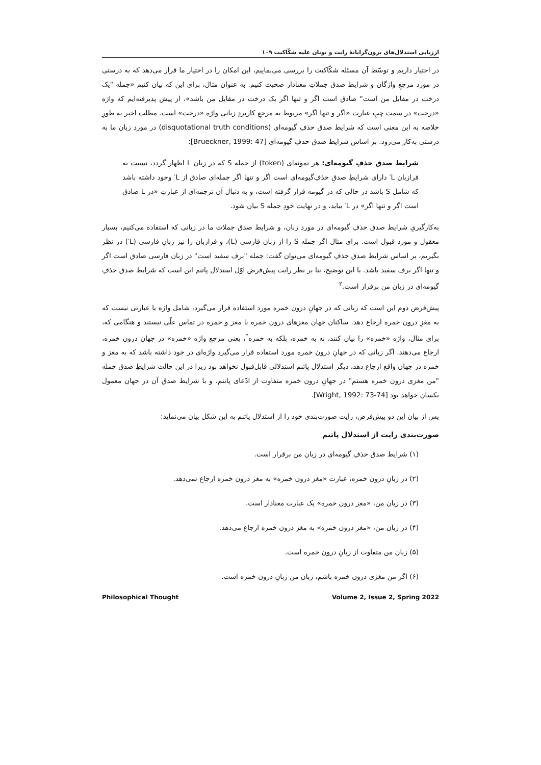ارزیابی استدلال‌های برون‌گرایانهٔ رایت و نونان علیه شکّاکیت ۱۰۹
در اختیار داریم و توسّط آن مسئله شکّاکیت را بررسی می‌نماییم، این امکان را در اختیار ما قرار می‌دهد که به درستی در مورد مرجعِ واژگان و شرایط صدق جملاتِ معنادار صحبت کنیم. به عنوان مثال، برای این که بیان کنیم «جمله "یک درخت در مقابل من است" صادق است اگر و تنها اگر یک درخت در مقابل من باشد»، از پیش پذیرفته‌ایم که واژه «درخت» در سمت چپِ عبارت «اگر و تنها اگر» مربوط به مرجعِ کاربردِ زبانی واژه «درخت» است. مطلب اخیر به طورِ خلاصه به این معنی است که شرایط صدق حذفِ گیومه‌ای (disquotational truth conditions) در مورد زبان ما به درستی به‌کار می‌رود. بر اساس شرایط صدق حذفِ گیومه‌ای [Brueckner, 1999: 47]:
شرایط صدق حذفِ گیومه‌ای: هر نمونه‌ای (token) از جمله S که در زبان L اظهار گردد، نسبت به فرازبان L′ دارای شرایطِ صدقِ حذفِ‌گیومه‌ای است اگر و تنها اگر جمله‌ای صادق از L′ وجود داشته باشد که شامل S باشد در حالی که در گیومه قرار گرفته است، و به دنبال آن ترجمه‌ای از عبارتِ «در L صادق است اگر و تنها اگر» در L′ بیاید، و در نهایت خودِ جمله S بیان شود.
به‌کارگیریِ شرایط صدق حذفِ گیومه‌ای در مورد زبان، و شرایط صدق جملات ما در زبانی که استفاده می‌کنیم، بسیار معقول و مورد قبول است. برای مثال اگر جمله S را از زبان فارسی (L)، و فرازبان را نیز زبانِ فارسی (L′) در نظر بگیریم، بر اساس شرایط صدق حذفِ گیومه‌ای می‌توان گفت: جمله "برف سفید است" در زبان فارسی صادق است اگر و تنها اگر برف سفید باشد. با این توضیح، بنا بر نظر رایت پیش‌فرض اوّل استدلال پاتنم این است که شرایط صدق حذفِ گیومه‌ای در زبان من برقرار است.<sup>۲</sup>
پیش‌فرض دوم این است که زبانی که در جهانِ درون خمره مورد استفاده قرار می‌گیرد، شامل واژه یا عبارتی نیست که به مغزِ درون خمره ارجاع دهد. ساکنان جهان مغزهای درون خمره با مغز و خمره در تماس علّی نیستند و هنگامی که، برای مثال، واژه «خمره» را بیان کنند، نه به خمره، بلکه به خمره<sup>*</sup>، یعنی مرجع واژه «خمره» در جهان درون خمره، ارجاع می‌دهند. اگر زبانی که در جهانِ درون خمره مورد استفاده قرار می‌گیرد واژه‌ای در خود داشته باشد که به مغز و خمره در جهان واقع ارجاع دهد، دیگر استدلال پاتنم استدلالی قابل‌قبول نخواهد بود زیرا در این حالت شرایطِ صدق جمله "من مغزی درون خمره هستم" در جهانِ درون خمره متفاوت از ادّعای پاتنم، و با شرایط صدق آن در جهان معمول یکسان خواهد بود [Wright, 1992: 73-74].
پس از بیان این دو پیش‌فرض، رایت صورت‌بندی خود را از استدلال پاتنم به این شکل بیان می‌نماید:
صورت‌بندی رایت از استدلال پاتنم
(۱) شرایط صدق حذفِ گیومه‌ای در زبان من برقرار است.
(۲) در زبانِ درون خمره، عبارت «مغز درون خمره» به مغز درون خمره ارجاع نمی‌دهد.
(۳) در زبان من، «مغز درون خمره» یک عبارت معنادار است.
(۴) در زبان من، «مغز درون خمره» به مغز درون خمره ارجاع می‌دهد.
(۵) زبان من متفاوت از زبانِ درون خمره است.
(۶) اگر من مغزی درون خمره باشم، زبان من زبانِ درون خمره است.
Philosophical Thought Volume 2, Issue 2, Spring 2022